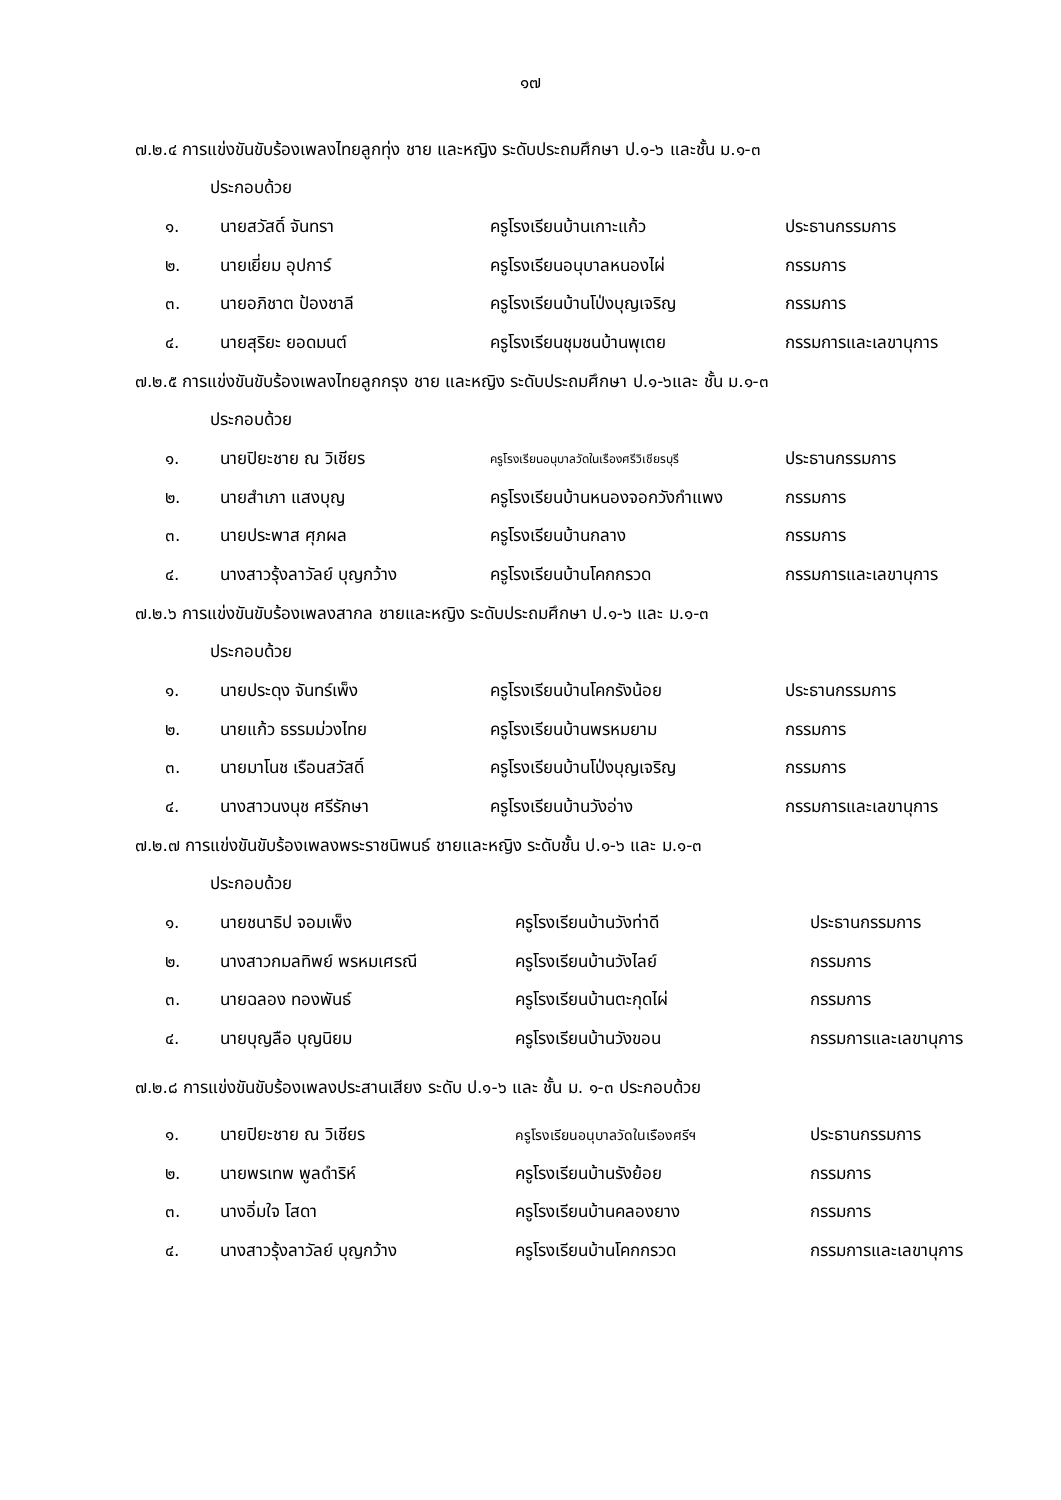๑๗
๗.๒.๔ การแข่งขันขับร้องเพลงไทยลูกทุ่ง ชาย และหญิง ระดับประถมศึกษา ป.๑-๖ และชั้น ม.๑-๓
ประกอบด้วย
| ๑. | นายสวัสดิ์ จันทรา | ครูโรงเรียนบ้านเกาะแก้ว | ประธานกรรมการ |
| ๒. | นายเยี่ยม อุปการ์ | ครูโรงเรียนอนุบาลหนองไผ่ | กรรมการ |
| ๓. | นายอภิชาต ป้องชาลี | ครูโรงเรียนบ้านโป่งบุญเจริญ | กรรมการ |
| ๔. | นายสุริยะ ยอดมนต์ | ครูโรงเรียนชุมชนบ้านพุเตย | กรรมการและเลขานุการ |
๗.๒.๕ การแข่งขันขับร้องเพลงไทยลูกกรุง ชาย และหญิง ระดับประถมศึกษา ป.๑-๖และ ชั้น ม.๑-๓
ประกอบด้วย
| ๑. | นายปิยะชาย ณ วิเชียร | ครูโรงเรียนอนุบาลวัดในเรืองศรีวิเชียรบุรี | ประธานกรรมการ |
| ๒. | นายสำเภา แสงบุญ | ครูโรงเรียนบ้านหนองจอกวังกำแพง | กรรมการ |
| ๓. | นายประพาส ศุภผล | ครูโรงเรียนบ้านกลาง | กรรมการ |
| ๔. | นางสาวรุ้งลาวัลย์ บุญกว้าง | ครูโรงเรียนบ้านโคกกรวด | กรรมการและเลขานุการ |
๗.๒.๖ การแข่งขันขับร้องเพลงสากล ชายและหญิง ระดับประถมศึกษา ป.๑-๖ และ ม.๑-๓
ประกอบด้วย
| ๑. | นายประดุง จันทร์เพ็ง | ครูโรงเรียนบ้านโคกรังน้อย | ประธานกรรมการ |
| ๒. | นายแก้ว ธรรมม่วงไทย | ครูโรงเรียนบ้านพรหมยาม | กรรมการ |
| ๓. | นายมาโนช เรือนสวัสดิ์ | ครูโรงเรียนบ้านโป่งบุญเจริญ | กรรมการ |
| ๔. | นางสาวนงนุช ศรีรักษา | ครูโรงเรียนบ้านวังอ่าง | กรรมการและเลขานุการ |
๗.๒.๗ การแข่งขันขับร้องเพลงพระราชนิพนธ์ ชายและหญิง ระดับชั้น ป.๑-๖ และ ม.๑-๓
ประกอบด้วย
| ๑. | นายชนาธิป จอมเพ็ง | ครูโรงเรียนบ้านวังท่าดี | ประธานกรรมการ |
| ๒. | นางสาวกมลทิพย์ พรหมเศรณี | ครูโรงเรียนบ้านวังไลย์ | กรรมการ |
| ๓. | นายฉลอง ทองพันธ์ | ครูโรงเรียนบ้านตะกุดไผ่ | กรรมการ |
| ๔. | นายบุญลือ บุญนิยม | ครูโรงเรียนบ้านวังขอน | กรรมการและเลขานุการ |
๗.๒.๘ การแข่งขันขับร้องเพลงประสานเสียง ระดับ ป.๑-๖ และ ชั้น ม. ๑-๓ ประกอบด้วย
| ๑. | นายปิยะชาย ณ วิเชียร | ครูโรงเรียนอนุบาลวัดในเรืองศรีฯ | ประธานกรรมการ |
| ๒. | นายพรเทพ พูลดำริห์ | ครูโรงเรียนบ้านรังย้อย | กรรมการ |
| ๓. | นางอิ่มใจ โสดา | ครูโรงเรียนบ้านคลองยาง | กรรมการ |
| ๔. | นางสาวรุ้งลาวัลย์ บุญกว้าง | ครูโรงเรียนบ้านโคกกรวด | กรรมการและเลขานุการ |